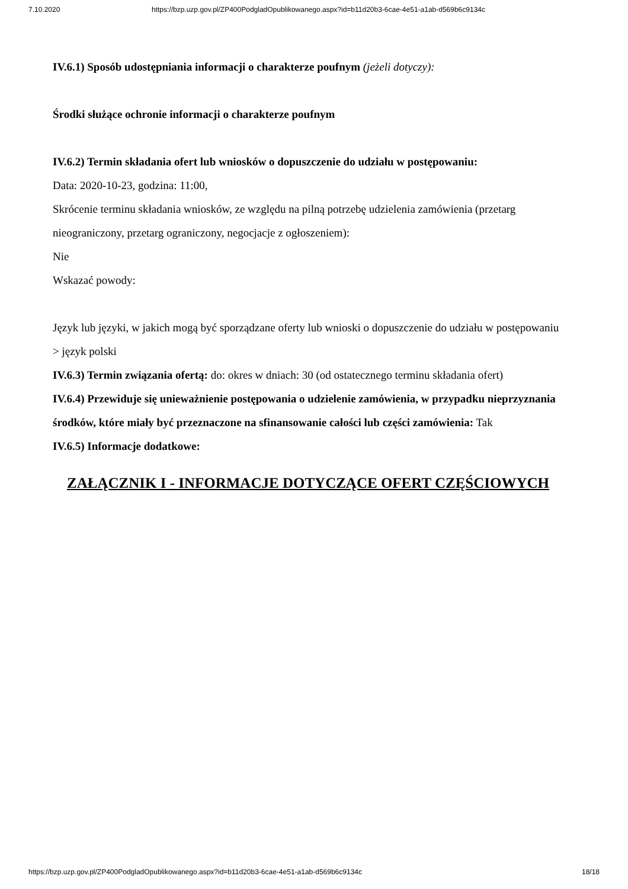7.10.2020 https://bzp.uzp.gov.pl/ZP400PodgladOpublikowanego.aspx?id=b11d20b3-6cae-4e51-a1ab-d569b6c9134c
IV.6.1) Sposób udostępniania informacji o charakterze poufnym (jeżeli dotyczy):
Środki służące ochronie informacji o charakterze poufnym
IV.6.2) Termin składania ofert lub wniosków o dopuszczenie do udziału w postępowaniu:
Data: 2020-10-23, godzina: 11:00,
Skrócenie terminu składania wniosków, ze względu na pilną potrzebę udzielenia zamówienia (przetarg nieograniczony, przetarg ograniczony, negocjacje z ogłoszeniem):
Nie
Wskazać powody:
Język lub języki, w jakich mogą być sporządzane oferty lub wnioski o dopuszczenie do udziału w postępowaniu
> język polski
IV.6.3) Termin związania ofertą: do: okres w dniach: 30 (od ostatecznego terminu składania ofert)
IV.6.4) Przewiduje się unieważnienie postępowania o udzielenie zamówienia, w przypadku nieprzyznania środków, które miały być przeznaczone na sfinansowanie całości lub części zamówienia: Tak
IV.6.5) Informacje dodatkowe:
ZAŁĄCZNIK I - INFORMACJE DOTYCZĄCE OFERT CZĘŚCIOWYCH
https://bzp.uzp.gov.pl/ZP400PodgladOpublikowanego.aspx?id=b11d20b3-6cae-4e51-a1ab-d569b6c9134c 18/18